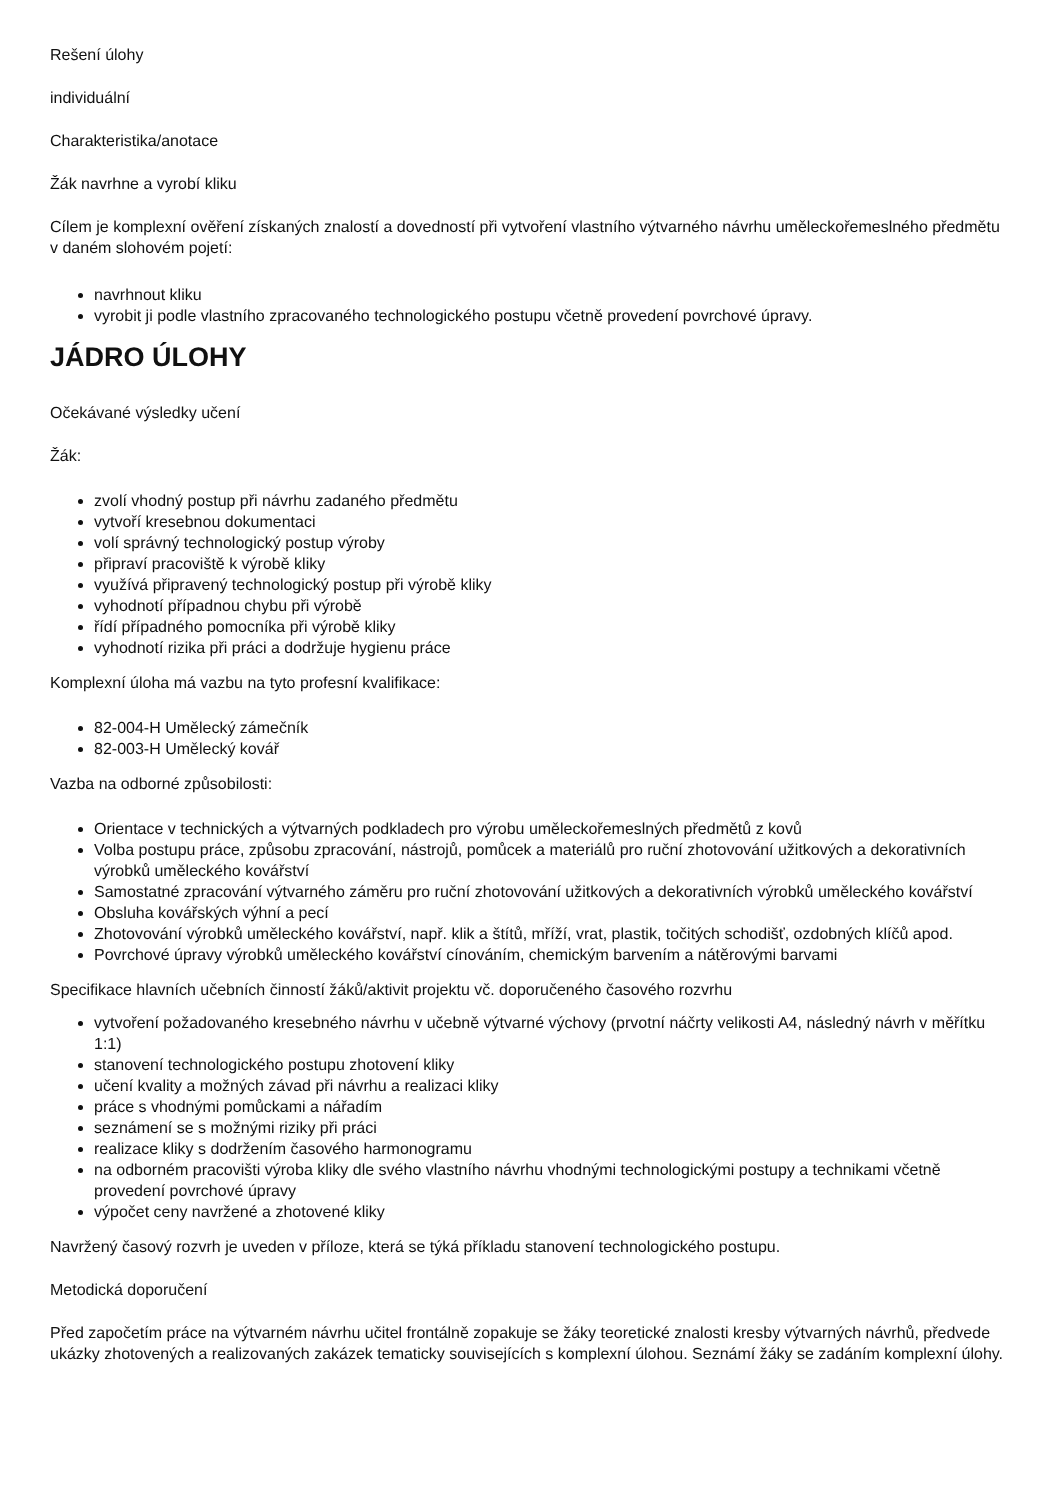Rešení úlohy
individuální
Charakteristika/anotace
Žák navrhne a vyrobí kliku
Cílem je komplexní ověření získaných znalostí a dovedností při vytvoření vlastního výtvarného návrhu uměleckořemeslného předmětu v daném slohovém pojetí:
navrhnout kliku
vyrobit ji podle vlastního zpracovaného technologického postupu včetně provedení povrchové úpravy.
JÁDRO ÚLOHY
Očekávané výsledky učení
Žák:
zvolí vhodný postup při návrhu zadaného předmětu
vytvoří kresebnou dokumentaci
volí správný technologický postup výroby
připraví pracoviště k výrobě kliky
využívá připravený technologický postup při výrobě kliky
vyhodnotí případnou chybu při výrobě
řídí případného pomocníka při výrobě kliky
vyhodnotí rizika při práci a dodržuje hygienu práce
Komplexní úloha má vazbu na tyto profesní kvalifikace:
82-004-H Umělecký zámečník
82-003-H Umělecký kovář
Vazba na odborné způsobilosti:
Orientace v technických a výtvarných podkladech pro výrobu uměleckořemeslných předmětů z kovů
Volba postupu práce, způsobu zpracování, nástrojů, pomůcek a materiálů pro ruční zhotovování užitkových a dekorativních výrobků uměleckého kovářství
Samostatné zpracování výtvarného záměru pro ruční zhotovování užitkových a dekorativních výrobků uměleckého kovářství
Obsluha kovářských výhní a pecí
Zhotovování výrobků uměleckého kovářství, např. klik a štítů, mříží, vrat, plastik, točitých schodišť, ozdobných klíčů apod.
Povrchové úpravy výrobků uměleckého kovářství cínováním, chemickým barvením a nátěrovými barvami
Specifikace hlavních učebních činností žáků/aktivit projektu vč. doporučeného časového rozvrhu
vytvoření požadovaného kresebného návrhu v učebně výtvarné výchovy (prvotní náčrty velikosti A4, následný návrh v měřítku 1:1)
stanovení technologického postupu zhotovení kliky
učení kvality a možných závad při návrhu a realizaci kliky
práce s vhodnými pomůckami a nářadím
seznámení se s možnými riziky při práci
realizace kliky s dodržením časového harmonogramu
na odborném pracovišti výroba kliky dle svého vlastního návrhu vhodnými technologickými postupy a technikami včetně provedení povrchové úpravy
výpočet ceny navržené a zhotovené kliky
Navržený časový rozvrh je uveden v příloze, která se týká příkladu stanovení technologického postupu.
Metodická doporučení
Před započetím práce na výtvarném návrhu učitel frontálně zopakuje se žáky teoretické znalosti kresby výtvarných návrhů, předvede ukázky zhotovených a realizovaných zakázek tematicky souvisejících s komplexní úlohou. Seznámí žáky se zadáním komplexní úlohy.